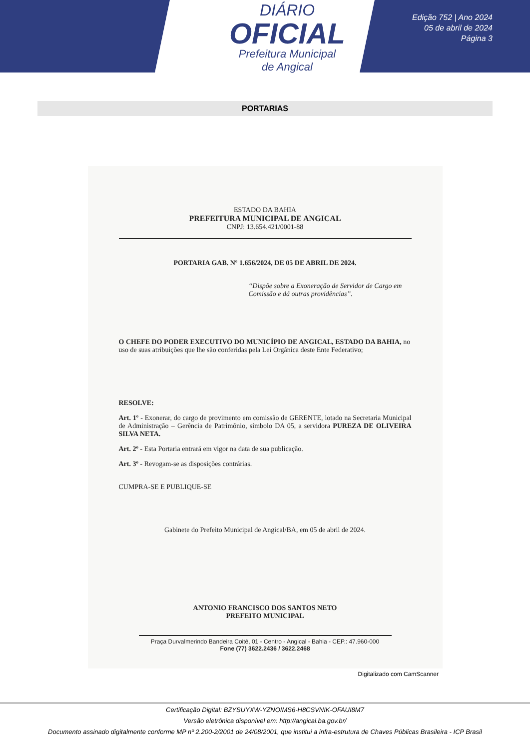DIÁRIO
OFICIAL
Prefeitura Municipal
de Angical
Edição 752 | Ano 2024
05 de abril de 2024
Página 3
PORTARIAS
ESTADO DA BAHIA
PREFEITURA MUNICIPAL DE ANGICAL
CNPJ: 13.654.421/0001-88
PORTARIA GAB. Nº 1.656/2024, DE 05 DE ABRIL DE 2024.
“Dispõe sobre a Exoneração de Servidor de Cargo em Comissão e dá outras providências”.
O CHEFE DO PODER EXECUTIVO DO MUNICÍPIO DE ANGICAL, ESTADO DA BAHIA, no uso de suas atribuições que lhe são conferidas pela Lei Orgânica deste Ente Federativo;
RESOLVE:
Art. 1º - Exonerar, do cargo de provimento em comissão de GERENTE, lotado na Secretaria Municipal de Administração – Gerência de Patrimônio, símbolo DA 05, a servidora PUREZA DE OLIVEIRA SILVA NETA.
Art. 2º - Esta Portaria entrará em vigor na data de sua publicação.
Art. 3º - Revogam-se as disposições contrárias.
CUMPRA-SE E PUBLIQUE-SE
Gabinete do Prefeito Municipal de Angical/BA, em 05 de abril de 2024.
ANTONIO FRANCISCO DOS SANTOS NETO
PREFEITO MUNICIPAL
Praça Durvalmerindo Bandeira Coité, 01 - Centro - Angical - Bahia - CEP.: 47.960-000
Fone (77) 3622.2436 / 3622.2468
Digitalizado com CamScanner
Certificação Digital: BZYSUYXW-YZNOIMS6-H8CSVNIK-OFAUI8M7
Versão eletrônica disponível em: http://angical.ba.gov.br/
Documento assinado digitalmente conforme MP nº 2.200-2/2001 de 24/08/2001, que institui a infra-estrutura de Chaves Públicas Brasileira - ICP Brasil